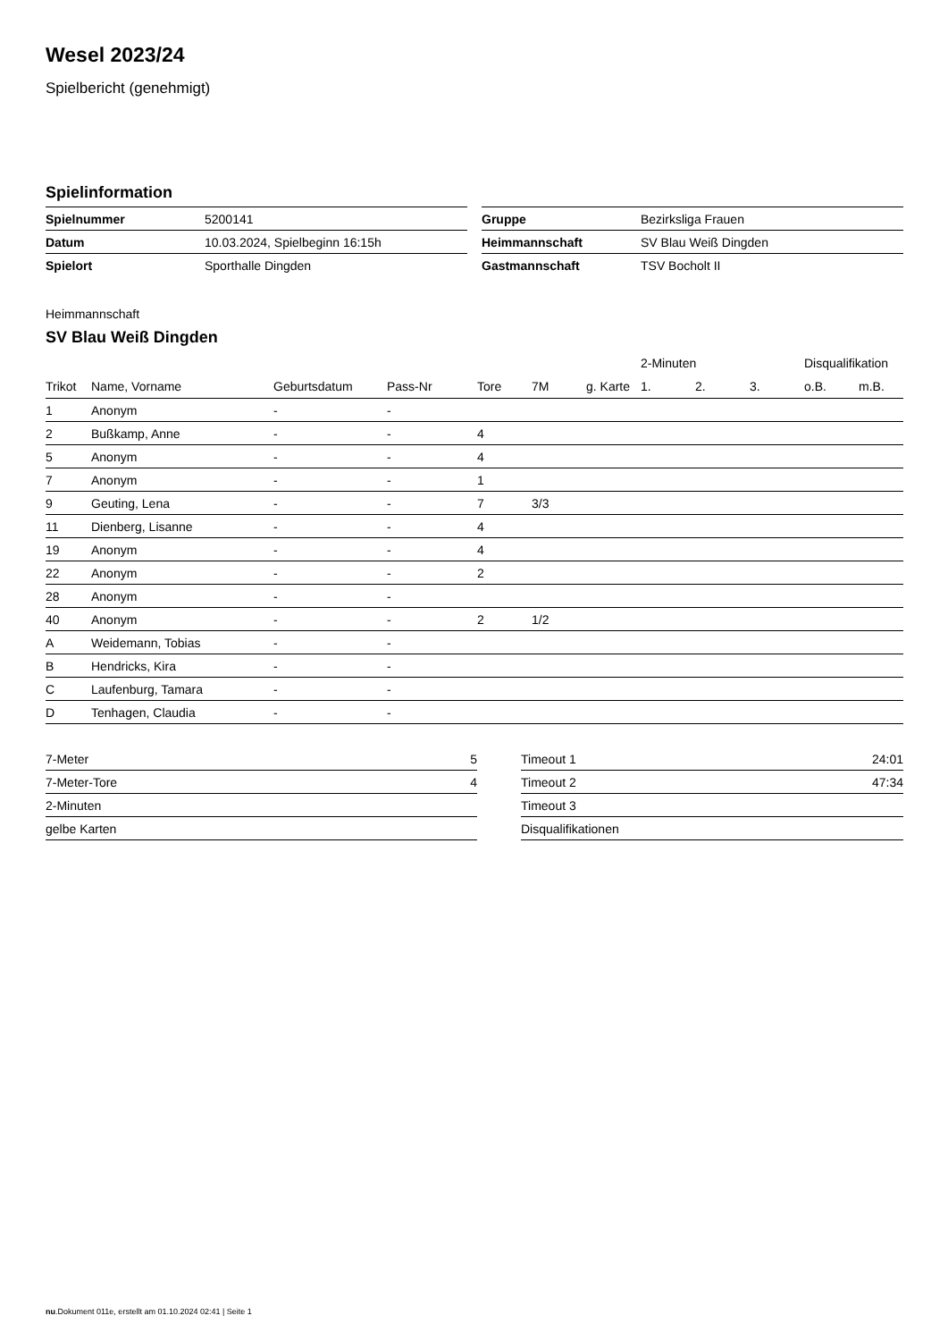Wesel 2023/24
Spielbericht (genehmigt)
Spielinformation
| Spielnummer | 5200141 |
| Datum | 10.03.2024, Spielbeginn 16:15h |
| Spielort | Sporthalle Dingden |
| Gruppe | Bezirksliga Frauen |
| Heimmannschaft | SV Blau Weiß Dingden |
| Gastmannschaft | TSV Bocholt II |
Heimmannschaft
SV Blau Weiß Dingden
| | | | | | | | 2-Minuten | | | Disqualifikation | |
| --- | --- | --- | --- | --- | --- | --- | --- | --- | --- | --- | --- |
| Trikot | Name, Vorname | Geburtsdatum | Pass-Nr | Tore | 7M | g. Karte | 1. | 2. | 3. | o.B. | m.B. |
| 1 | Anonym | - | - | | | | | | | | |
| 2 | Bußkamp, Anne | - | - | 4 | | | | | | | |
| 5 | Anonym | - | - | 4 | | | | | | | |
| 7 | Anonym | - | - | 1 | | | | | | | |
| 9 | Geuting, Lena | - | - | 7 | 3/3 | | | | | | |
| 11 | Dienberg, Lisanne | - | - | 4 | | | | | | | |
| 19 | Anonym | - | - | 4 | | | | | | | |
| 22 | Anonym | - | - | 2 | | | | | | | |
| 28 | Anonym | - | - | | | | | | | | |
| 40 | Anonym | - | - | 2 | 1/2 | | | | | | |
| A | Weidemann, Tobias | - | - | | | | | | | | |
| B | Hendricks, Kira | - | - | | | | | | | | |
| C | Laufenburg, Tamara | - | - | | | | | | | | |
| D | Tenhagen, Claudia | - | - | | | | | | | | |
| 7-Meter | 5 |
| 7-Meter-Tore | 4 |
| 2-Minuten | |
| gelbe Karten | |
| Timeout 1 | 24:01 |
| Timeout 2 | 47:34 |
| Timeout 3 | |
| Disqualifikationen | |
nu.Dokument 011e, erstellt am 01.10.2024 02:41 | Seite 1